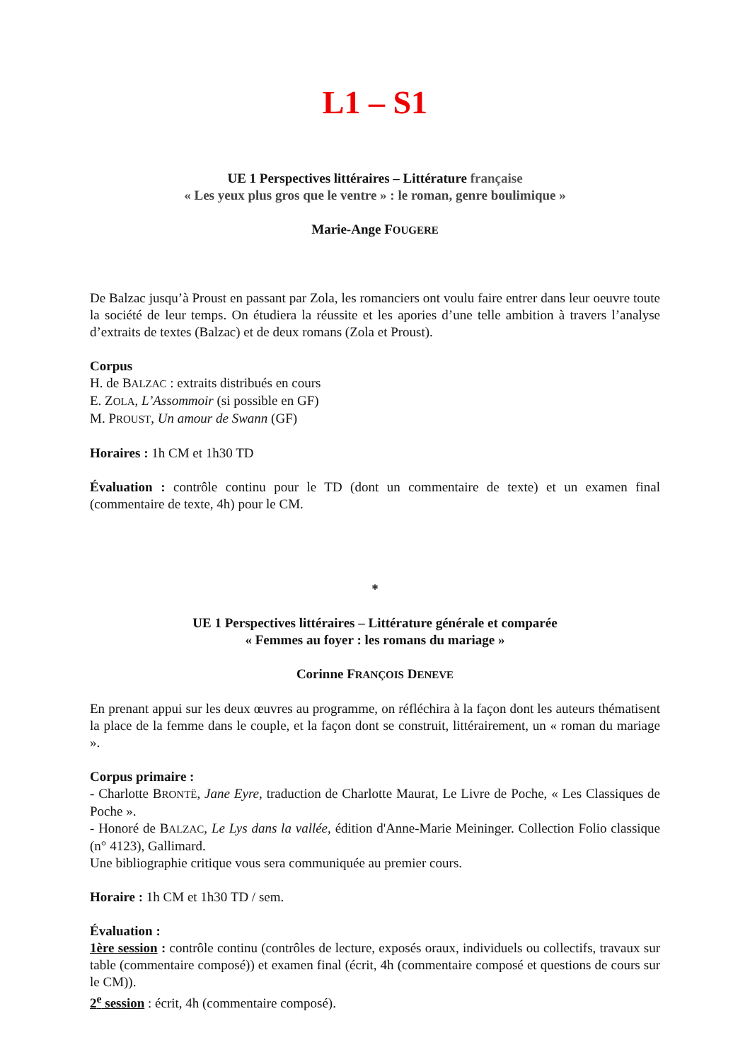L1 – S1
UE 1 Perspectives littéraires – Littérature française
« Les yeux plus gros que le ventre » : le roman, genre boulimique »
Marie-Ange FOUGERE
De Balzac jusqu’à Proust en passant par Zola, les romanciers ont voulu faire entrer dans leur oeuvre toute la société de leur temps. On étudiera la réussite et les apories d’une telle ambition à travers l’analyse d’extraits de textes (Balzac) et de deux romans (Zola et Proust).
Corpus
H. de BALZAC : extraits distribués en cours
E. ZOLA, L’Assommoir (si possible en GF)
M. PROUST, Un amour de Swann (GF)
Horaires : 1h CM et 1h30 TD
Évaluation : contrôle continu pour le TD (dont un commentaire de texte) et un examen final (commentaire de texte, 4h) pour le CM.
*
UE 1 Perspectives littéraires – Littérature générale et comparée
« Femmes au foyer : les romans du mariage »
Corinne FRANÇOIS DENEVE
En prenant appui sur les deux œuvres au programme, on réfléchira à la façon dont les auteurs thématisent la place de la femme dans le couple, et la façon dont se construit, littérairement, un « roman du mariage ».
Corpus primaire :
- Charlotte BRONTË, Jane Eyre, traduction de Charlotte Maurat, Le Livre de Poche, « Les Classiques de Poche ».
- Honoré de BALZAC, Le Lys dans la vallée, édition d'Anne-Marie Meininger. Collection Folio classique (n° 4123), Gallimard.
Une bibliographie critique vous sera communiquée au premier cours.
Horaire : 1h CM et 1h30 TD / sem.
Évaluation :
1ère session : contrôle continu (contrôles de lecture, exposés oraux, individuels ou collectifs, travaux sur table (commentaire composé)) et examen final (écrit, 4h (commentaire composé et questions de cours sur le CM)).
2<sup>e</sup> session : écrit, 4h (commentaire composé).